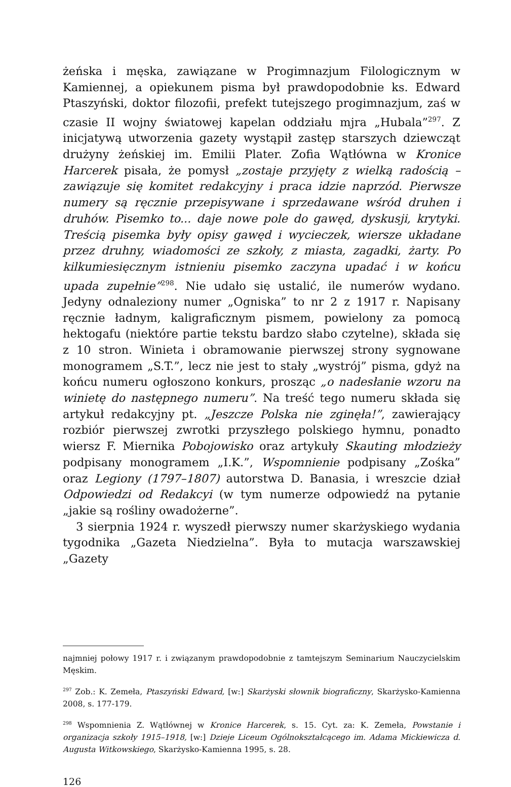żeńska i męska, zawiązane w Progimnazjum Filologicznym w Kamiennej, a opiekunem pisma był prawdopodobnie ks. Edward Ptaszyński, doktor filozofii, prefekt tutejszego progimnazjum, zaś w czasie II wojny światowej kapelan oddziału mjra „Hubala”<sup>297</sup>. Z inicjatywą utworzenia gazety wystąpił zastęp starszych dziewcząt drużyny żeńskiej im. Emilii Plater. Zofia Wątłówna w Kronice Harcerek pisała, że pomysł „zostaje przyjęty z wielką radością – zawiązuje się komitet redakcyjny i praca idzie naprzód. Pierwsze numery są ręcznie przepisywane i sprzedawane wśród druhen i druhów. Pisemko to... daje nowe pole do gawęd, dyskusji, krytyki. Treścią pisemka były opisy gawęd i wycieczek, wiersze układane przez druhny, wiadomości ze szkoły, z miasta, zagadki, żarty. Po kilkumiesięcznym istnieniu pisemko zaczyna upadać i w końcu upada zupełnie”<sup>298</sup>. Nie udało się ustalić, ile numerów wydano. Jedyny odnaleziony numer „Ogniska” to nr 2 z 1917 r. Napisany ręcznie ładnym, kaligraficznym pismem, powielony za pomocą hektogafu (niektóre partie tekstu bardzo słabo czytelne), składa się z 10 stron. Winieta i obramowanie pierwszej strony sygnowane monogramem „S.T.”, lecz nie jest to stały „wystrój” pisma, gdyż na końcu numeru ogłoszono konkurs, prosząc „o nadesłanie wzoru na winietę do następnego numeru”. Na treść tego numeru składa się artykuł redakcyjny pt. „Jeszcze Polska nie zginęła!”, zawierający rozbiór pierwszej zwrotki przyszłego polskiego hymnu, ponadto wiersz F. Miernika Pobojowisko oraz artykuły Skauting młodzieży podpisany monogramem „I.K.”, Wspomnienie podpisany „Zośka” oraz Legiony (1797–1807) autorstwa D. Banasia, i wreszcie dział Odpowiedzi od Redakcyi (w tym numerze odpowiedź na pytanie „jakie są rośliny owadożerne”.
3 sierpnia 1924 r. wyszedł pierwszy numer skarżyskiego wydania tygodnika „Gazeta Niedzielna”. Była to mutacja warszawskiej „Gazety
najmniej połowy 1917 r. i związanym prawdopodobnie z tamtejszym Seminarium Nauczycielskim Męskim.
<sup>297</sup> Zob.: K. Zemeła, Ptaszyński Edward, [w:] Skarżyski słownik biograficzny, Skarżysko-Kamienna 2008, s. 177-179.
<sup>298</sup> Wspomnienia Z. Wątłównej w Kronice Harcerek, s. 15. Cyt. za: K. Zemeła, Powstanie i organizacja szkoły 1915–1918, [w:] Dzieje Liceum Ogólnokształcącego im. Adama Mickiewicza d. Augusta Witkowskiego, Skarżysko-Kamienna 1995, s. 28.
126